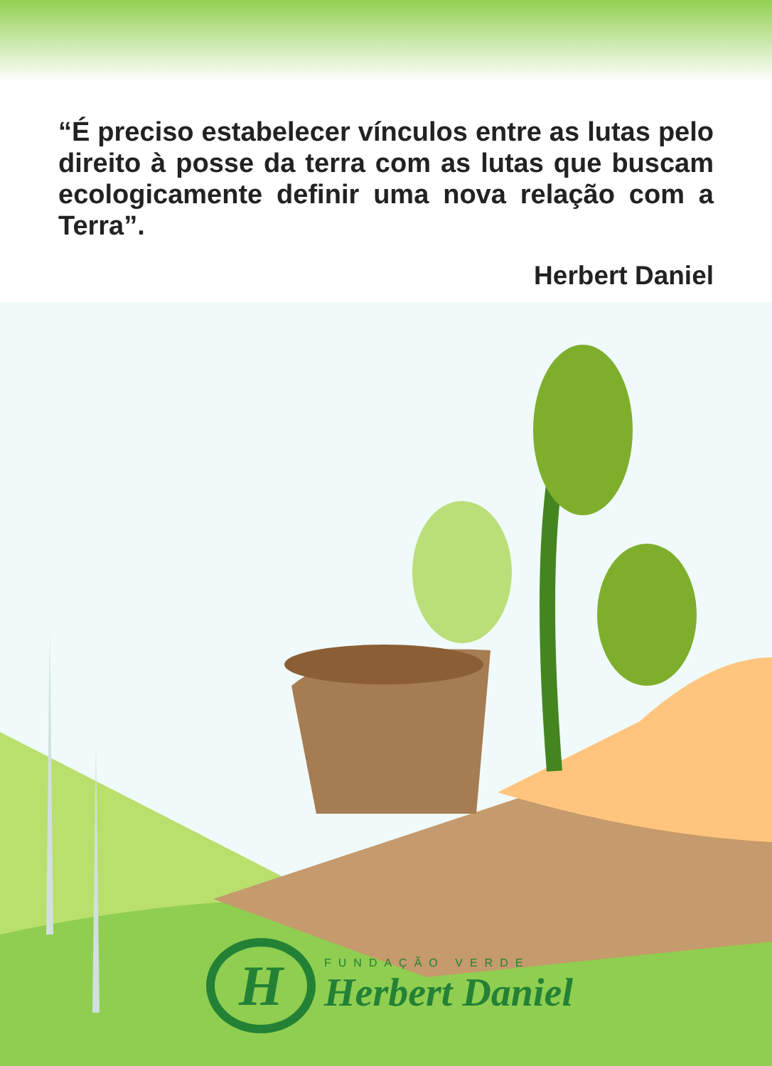“É preciso estabelecer vínculos entre as lutas pelo direito à posse da terra com as lutas que buscam ecologicamente definir uma nova relação com a Terra”.
Herbert Daniel
H
FUNDAÇÃO VERDE
Herbert Daniel